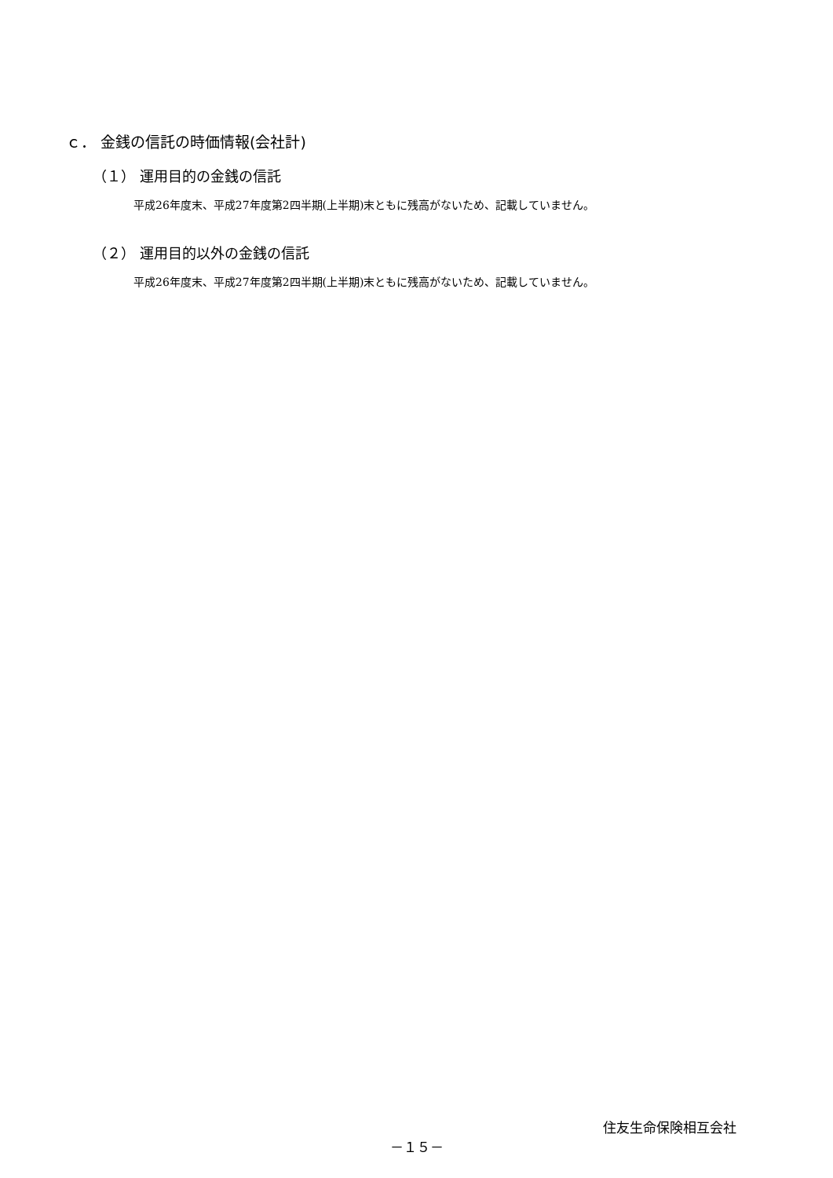ｃ． 金銭の信託の時価情報(会社計)
（１） 運用目的の金銭の信託
平成26年度末、平成27年度第2四半期(上半期)末ともに残高がないため、記載していません。
（２） 運用目的以外の金銭の信託
平成26年度末、平成27年度第2四半期(上半期)末ともに残高がないため、記載していません。
住友生命保険相互会社
－１５－